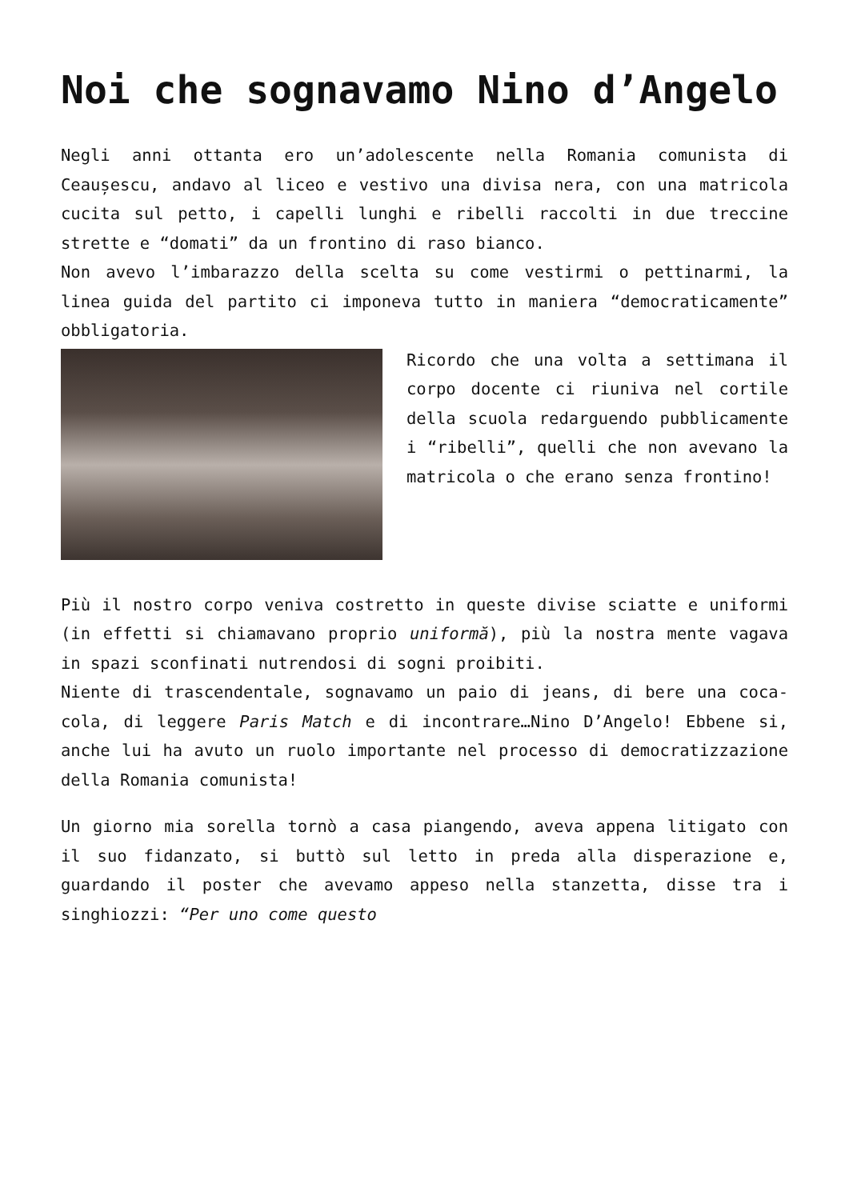Noi che sognavamo Nino d’Angelo
Negli anni ottanta ero un’adolescente nella Romania comunista di Ceaușescu, andavo al liceo e vestivo una divisa nera, con una matricola cucita sul petto, i capelli lunghi e ribelli raccolti in due treccine strette e “domati” da un frontino di raso bianco.
Non avevo l’imbarazzo della scelta su come vestirmi o pettinarmi, la linea guida del partito ci imponeva tutto in maniera “democraticamente” obbligatoria.
Ricordo che una volta a settimana il corpo docente ci riuniva nel cortile della scuola redarguendo pubblicamente i “ribelli”, quelli che non avevano la matricola o che erano senza frontino!
Più il nostro corpo veniva costretto in queste divise sciatte e uniformi (in effetti si chiamavano proprio uniformă), più la nostra mente vagava in spazi sconfinati nutrendosi di sogni proibiti.
Niente di trascendentale, sognavamo un paio di jeans, di bere una coca-cola, di leggere Paris Match e di incontrare…Nino D’Angelo! Ebbene si, anche lui ha avuto un ruolo importante nel processo di democratizzazione della Romania comunista!
Un giorno mia sorella tornò a casa piangendo, aveva appena litigato con il suo fidanzato, si buttò sul letto in preda alla disperazione e, guardando il poster che avevamo appeso nella stanzetta, disse tra i singhiozzi: “Per uno come questo